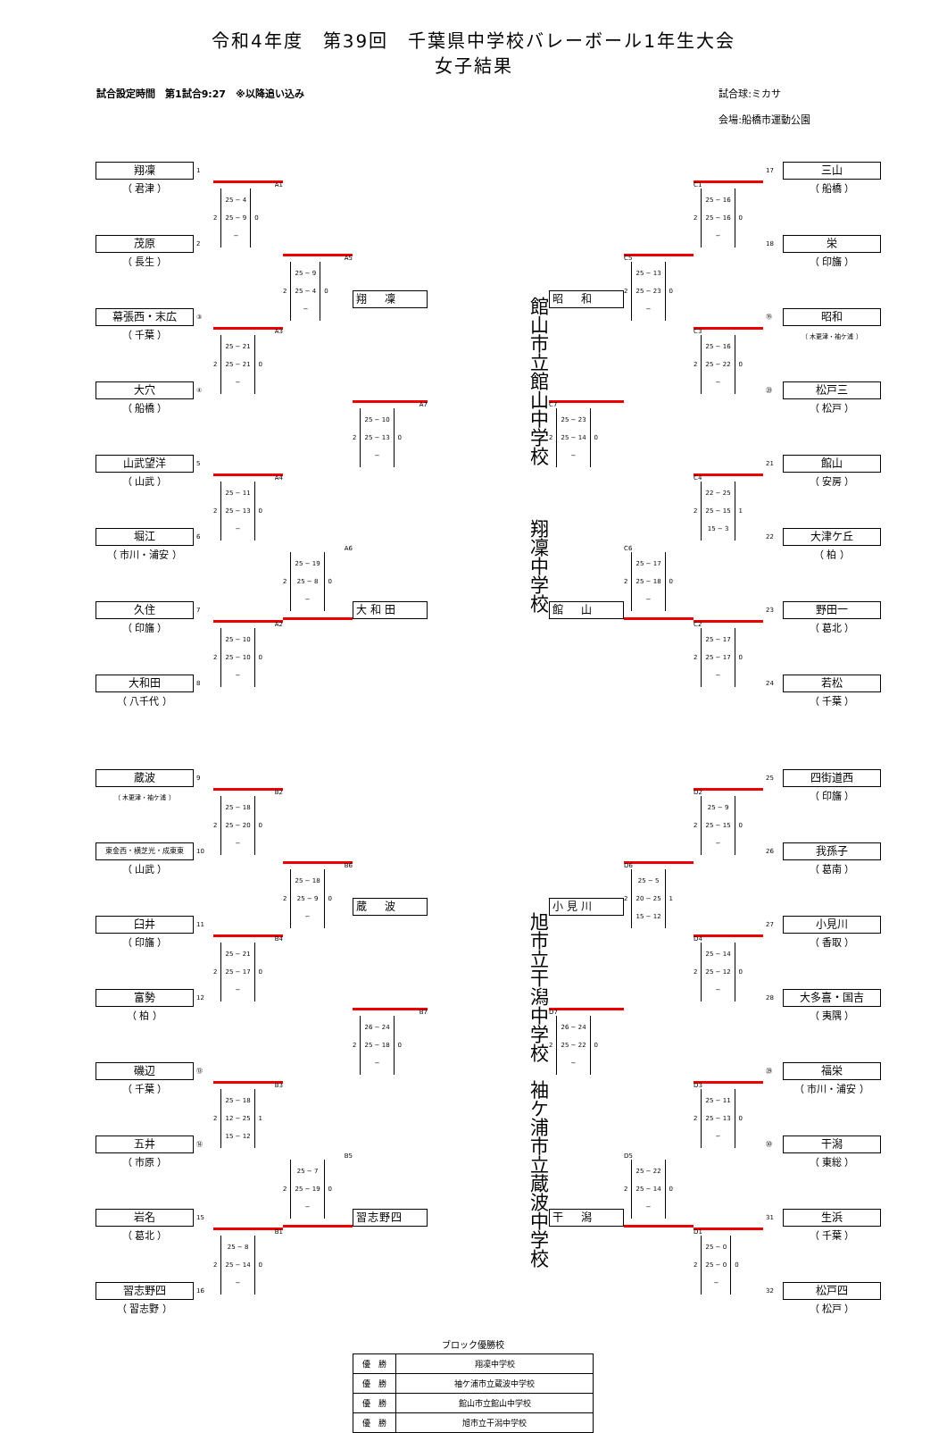令和4年度　第39回　千葉県中学校バレーボール1年生大会
女子結果
試合設定時間　第1試合9:27　※以降追い込み 試合球:ミカサ
会場:船橋市運動公園
翔凜
1
（ 君津 ）
茂原
2
（ 長生 ）
幕張西・末広
③
（ 千葉 ）
大穴
④
（ 船橋 ）
山武望洋
5
（ 山武 ）
堀江
6
（ 市川・浦安 ）
久住
7
（ 印旛 ）
大和田
8
（ 八千代 ）
A1 2
25 − 4
25 − 9
−
0
A3 2
25 − 21
25 − 21
−
0
A4 2
25 − 11
25 − 13
−
0
A2 2
25 − 10
25 − 10
−
0
A5 2
25 − 9
25 − 4
−
0
A6 2
25 − 19
25 − 8
−
0
翔　凜
A7 2
25 − 10
25 − 13
−
0
大和田
館山市立館山中学校 翔凜中学校
昭　和
C7 2
25 − 23
25 − 14
−
0
館　山
C5 2
25 − 13
25 − 23
−
0
C6 2
25 − 17
25 − 18
−
0
C1 2
25 − 16
25 − 16
−
0
C3 2
25 − 16
25 − 22
−
0
C4 2
22 − 25
25 − 15
15 − 3
1
C2 2
25 − 17
25 − 17
−
0
17
三山
（ 船橋 ）
18
栄
（ 印旛 ）
⑲
昭和
（ 木更津・袖ケ浦 ）
⑳
松戸三
（ 松戸 ）
21
館山
（ 安房 ）
22
大津ケ丘
（ 柏 ）
23
野田一
（ 葛北 ）
24
若松
（ 千葉 ）
蔵波
9
（ 木更津・袖ケ浦 ）
東金西・横芝光・成東東
10
（ 山武 ）
臼井
11
（ 印旛 ）
富勢
12
（ 柏 ）
磯辺
⑬
（ 千葉 ）
五井
⑭
（ 市原 ）
岩名
15
（ 葛北 ）
習志野四
16
（ 習志野 ）
B2 2
25 − 18
25 − 20
−
0
B4 2
25 − 21
25 − 17
−
0
B3 2
25 − 18
12 − 25
15 − 12
1
B1 2
25 − 8
25 − 14
−
0
B6 2
25 − 18
25 − 9
−
0
B5 2
25 − 7
25 − 19
−
0
蔵　波
B7 2
26 − 24
25 − 18
−
0
習志野四
旭市立干潟中学校 袖ケ浦市立蔵波中学校
小見川
D7 2
26 − 24
25 − 22
−
0
干　潟
D6 2
25 − 5
20 − 25
15 − 12
1
D5 2
25 − 22
25 − 14
−
0
D2 2
25 − 9
25 − 15
−
0
D4 2
25 − 14
25 − 12
−
0
D3 2
25 − 11
25 − 13
−
0
D1 2
25 − 0
25 − 0
−
0
25
四街道西
（ 印旛 ）
26
我孫子
（ 葛南 ）
27
小見川
（ 香取 ）
28
大多喜・国吉
（ 夷隅 ）
㉙
福栄
（ 市川・浦安 ）
㉚
干潟
（ 東総 ）
31
生浜
（ 千葉 ）
32
松戸四
（ 松戸 ）
ブロック優勝校
| 優 勝 | 翔凜中学校 |
| 優 勝 | 袖ケ浦市立蔵波中学校 |
| 優 勝 | 館山市立館山中学校 |
| 優 勝 | 旭市立干潟中学校 |